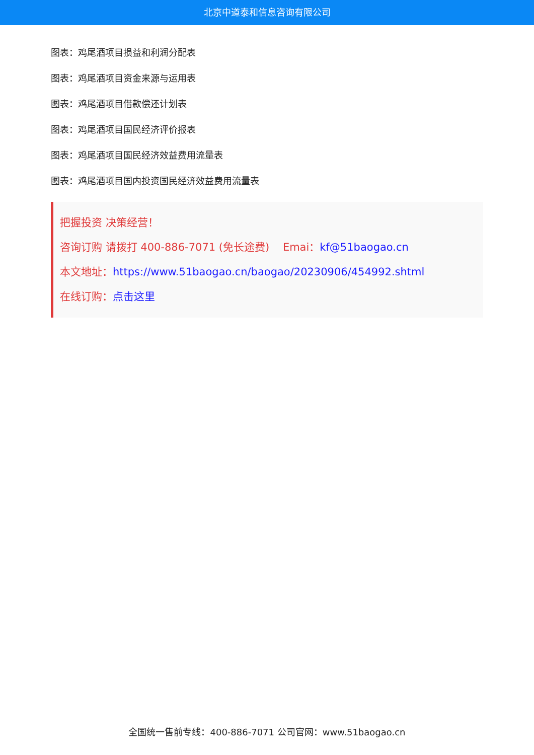北京中道泰和信息咨询有限公司
图表：鸡尾酒项目损益和利润分配表
图表：鸡尾酒项目资金来源与运用表
图表：鸡尾酒项目借款偿还计划表
图表：鸡尾酒项目国民经济评价报表
图表：鸡尾酒项目国民经济效益费用流量表
图表：鸡尾酒项目国内投资国民经济效益费用流量表
把握投资 决策经营！
咨询订购 请拨打 400-886-7071 (免长途费) Emai：kf@51baogao.cn
本文地址：https://www.51baogao.cn/baogao/20230906/454992.shtml
在线订购：点击这里
全国统一售前专线：400-886-7071 公司官网：www.51baogao.cn